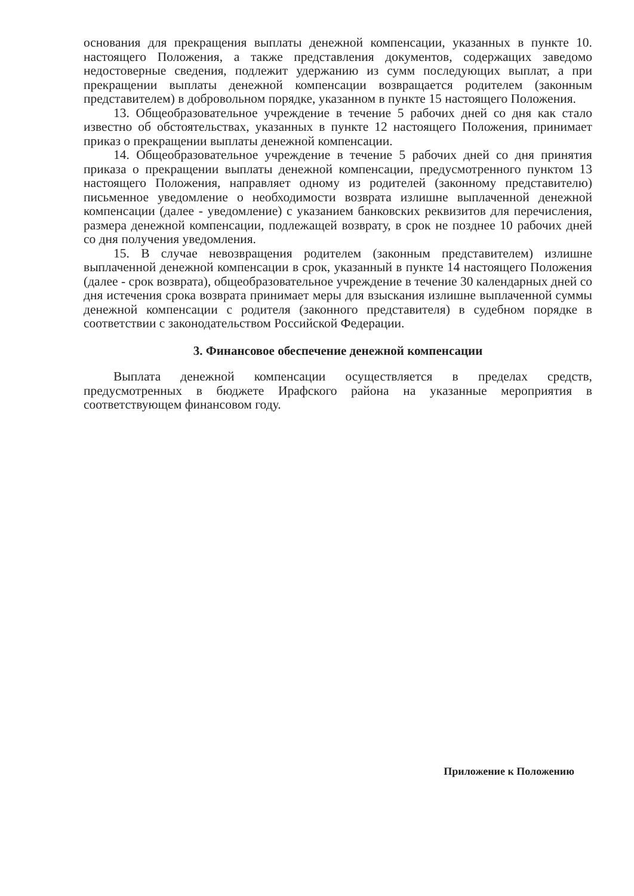основания для прекращения выплаты денежной компенсации, указанных в пункте 10. настоящего Положения, а также представления документов, содержащих заведомо недостоверные сведения, подлежит удержанию из сумм последующих выплат, а при прекращении выплаты денежной компенсации возвращается родителем (законным представителем) в добровольном порядке, указанном в пункте 15 настоящего Положения.
13. Общеобразовательное учреждение в течение 5 рабочих дней со дня как стало известно об обстоятельствах, указанных в пункте 12 настоящего Положения, принимает приказ о прекращении выплаты денежной компенсации.
14. Общеобразовательное учреждение в течение 5 рабочих дней со дня принятия приказа о прекращении выплаты денежной компенсации, предусмотренного пунктом 13 настоящего Положения, направляет одному из родителей (законному представителю) письменное уведомление о необходимости возврата излишне выплаченной денежной компенсации (далее - уведомление) с указанием банковских реквизитов для перечисления, размера денежной компенсации, подлежащей возврату, в срок не позднее 10 рабочих дней со дня получения уведомления.
15. В случае невозвращения родителем (законным представителем) излишне выплаченной денежной компенсации в срок, указанный в пункте 14 настоящего Положения (далее - срок возврата), общеобразовательное учреждение в течение 30 календарных дней со дня истечения срока возврата принимает меры для взыскания излишне выплаченной суммы денежной компенсации с родителя (законного представителя) в судебном порядке в соответствии с законодательством Российской Федерации.
3. Финансовое обеспечение денежной компенсации
Выплата денежной компенсации осуществляется в пределах средств, предусмотренных в бюджете Ирафского района на указанные мероприятия в соответствующем финансовом году.
Приложение к Положению